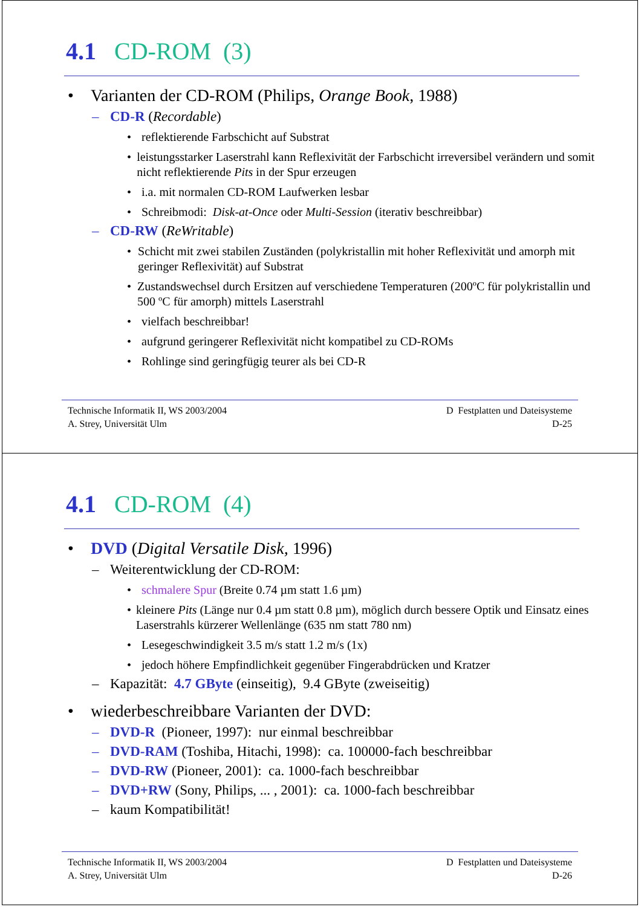4.1 CD-ROM (3)
• Varianten der CD-ROM (Philips, Orange Book, 1988)
– CD-R (Recordable)
• reflektierende Farbschicht auf Substrat
• leistungsstarker Laserstrahl kann Reflexivität der Farbschicht irreversibel verändern und somit nicht reflektierende Pits in der Spur erzeugen
• i.a. mit normalen CD-ROM Laufwerken lesbar
• Schreibmodi: Disk-at-Once oder Multi-Session (iterativ beschreibbar)
– CD-RW (ReWritable)
• Schicht mit zwei stabilen Zuständen (polykristallin mit hoher Reflexivität und amorph mit geringer Reflexivität) auf Substrat
• Zustandswechsel durch Ersitzen auf verschiedene Temperaturen (200ºC für polykristallin und 500 ºC für amorph) mittels Laserstrahl
• vielfach beschreibbar!
• aufgrund geringerer Reflexivität nicht kompatibel zu CD-ROMs
• Rohlinge sind geringfügig teurer als bei CD-R
Technische Informatik II, WS 2003/2004
A. Strey, Universität Ulm
D Festplatten und Dateisysteme
D-25
4.1 CD-ROM (4)
• DVD (Digital Versatile Disk, 1996)
– Weiterentwicklung der CD-ROM:
• schmalere Spur (Breite 0.74 µm statt 1.6 µm)
• kleinere Pits (Länge nur 0.4 µm statt 0.8 µm), möglich durch bessere Optik und Einsatz eines Laserstrahls kürzerer Wellenlänge (635 nm statt 780 nm)
• Lesegeschwindigkeit 3.5 m/s statt 1.2 m/s (1x)
• jedoch höhere Empfindlichkeit gegenüber Fingerabdrücken und Kratzer
– Kapazität: 4.7 GByte (einseitig), 9.4 GByte (zweiseitig)
• wiederbeschreibbare Varianten der DVD:
– DVD-R (Pioneer, 1997): nur einmal beschreibbar
– DVD-RAM (Toshiba, Hitachi, 1998): ca. 100000-fach beschreibbar
– DVD-RW (Pioneer, 2001): ca. 1000-fach beschreibbar
– DVD+RW (Sony, Philips, ... , 2001): ca. 1000-fach beschreibbar
– kaum Kompatibilität!
Technische Informatik II, WS 2003/2004
A. Strey, Universität Ulm
D Festplatten und Dateisysteme
D-26